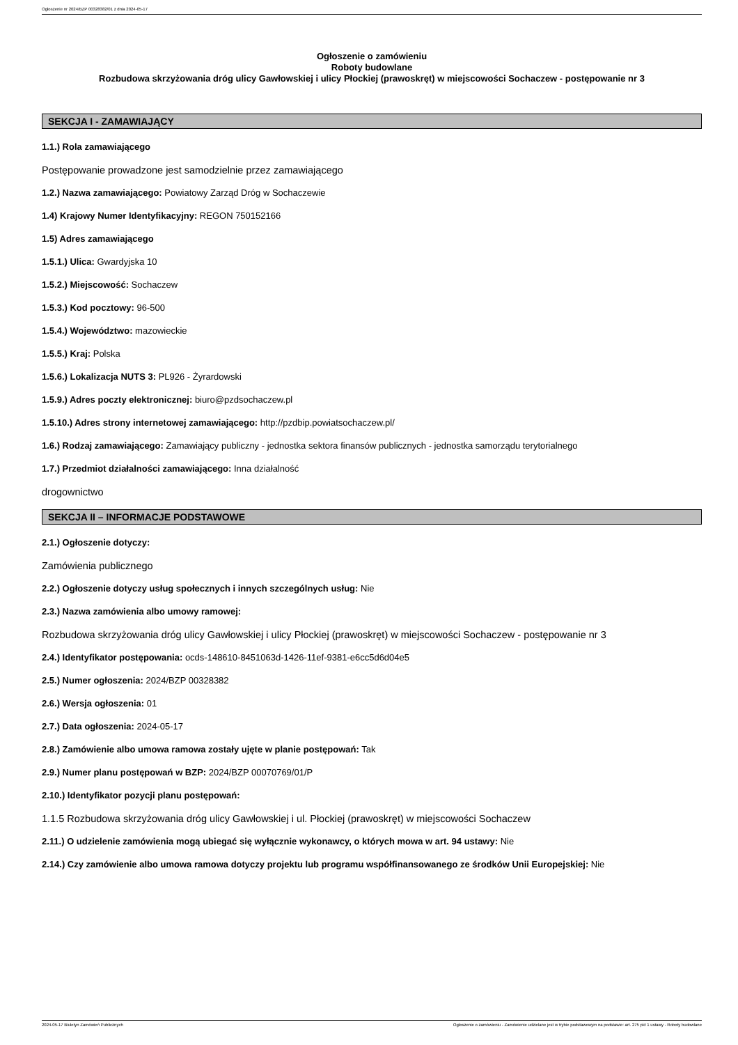Ogłoszenie nr 2024/BZP 00328382/01 z dnia 2024-05-17
Ogłoszenie o zamówieniu
Roboty budowlane
Rozbudowa skrzyżowania dróg ulicy Gawłowskiej i ulicy Płockiej (prawoskręt) w miejscowości Sochaczew - postępowanie nr 3
SEKCJA I - ZAMAWIAJĄCY
1.1.) Rola zamawiającego
Postępowanie prowadzone jest samodzielnie przez zamawiającego
1.2.) Nazwa zamawiającego: Powiatowy Zarząd Dróg w Sochaczewie
1.4) Krajowy Numer Identyfikacyjny: REGON 750152166
1.5) Adres zamawiającego
1.5.1.) Ulica: Gwardyjska 10
1.5.2.) Miejscowość: Sochaczew
1.5.3.) Kod pocztowy: 96-500
1.5.4.) Województwo: mazowieckie
1.5.5.) Kraj: Polska
1.5.6.) Lokalizacja NUTS 3: PL926 - Żyrardowski
1.5.9.) Adres poczty elektronicznej: biuro@pzdsochaczew.pl
1.5.10.) Adres strony internetowej zamawiającego: http://pzdbip.powiatsochaczew.pl/
1.6.) Rodzaj zamawiającego: Zamawiający publiczny - jednostka sektora finansów publicznych - jednostka samorządu terytorialnego
1.7.) Przedmiot działalności zamawiającego: Inna działalność
drogownictwo
SEKCJA II – INFORMACJE PODSTAWOWE
2.1.) Ogłoszenie dotyczy:
Zamówienia publicznego
2.2.) Ogłoszenie dotyczy usług społecznych i innych szczególnych usług: Nie
2.3.) Nazwa zamówienia albo umowy ramowej:
Rozbudowa skrzyżowania dróg ulicy Gawłowskiej i ulicy Płockiej (prawoskręt) w miejscowości Sochaczew - postępowanie nr 3
2.4.) Identyfikator postępowania: ocds-148610-8451063d-1426-11ef-9381-e6cc5d6d04e5
2.5.) Numer ogłoszenia: 2024/BZP 00328382
2.6.) Wersja ogłoszenia: 01
2.7.) Data ogłoszenia: 2024-05-17
2.8.) Zamówienie albo umowa ramowa zostały ujęte w planie postępowań: Tak
2.9.) Numer planu postępowań w BZP: 2024/BZP 00070769/01/P
2.10.) Identyfikator pozycji planu postępowań:
1.1.5 Rozbudowa skrzyżowania dróg ulicy Gawłowskiej i ul. Płockiej (prawoskręt) w miejscowości Sochaczew
2.11.) O udzielenie zamówienia mogą ubiegać się wyłącznie wykonawcy, o których mowa w art. 94 ustawy: Nie
2.14.) Czy zamówienie albo umowa ramowa dotyczy projektu lub programu współfinansowanego ze środków Unii Europejskiej: Nie
2024-05-17 Biuletyn Zamówień Publicznych Ogłoszenie o zamówieniu - Zamówienie udzielane jest w trybie podstawowym na podstawie: art. 275 pkt 1 ustawy - Roboty budowlane